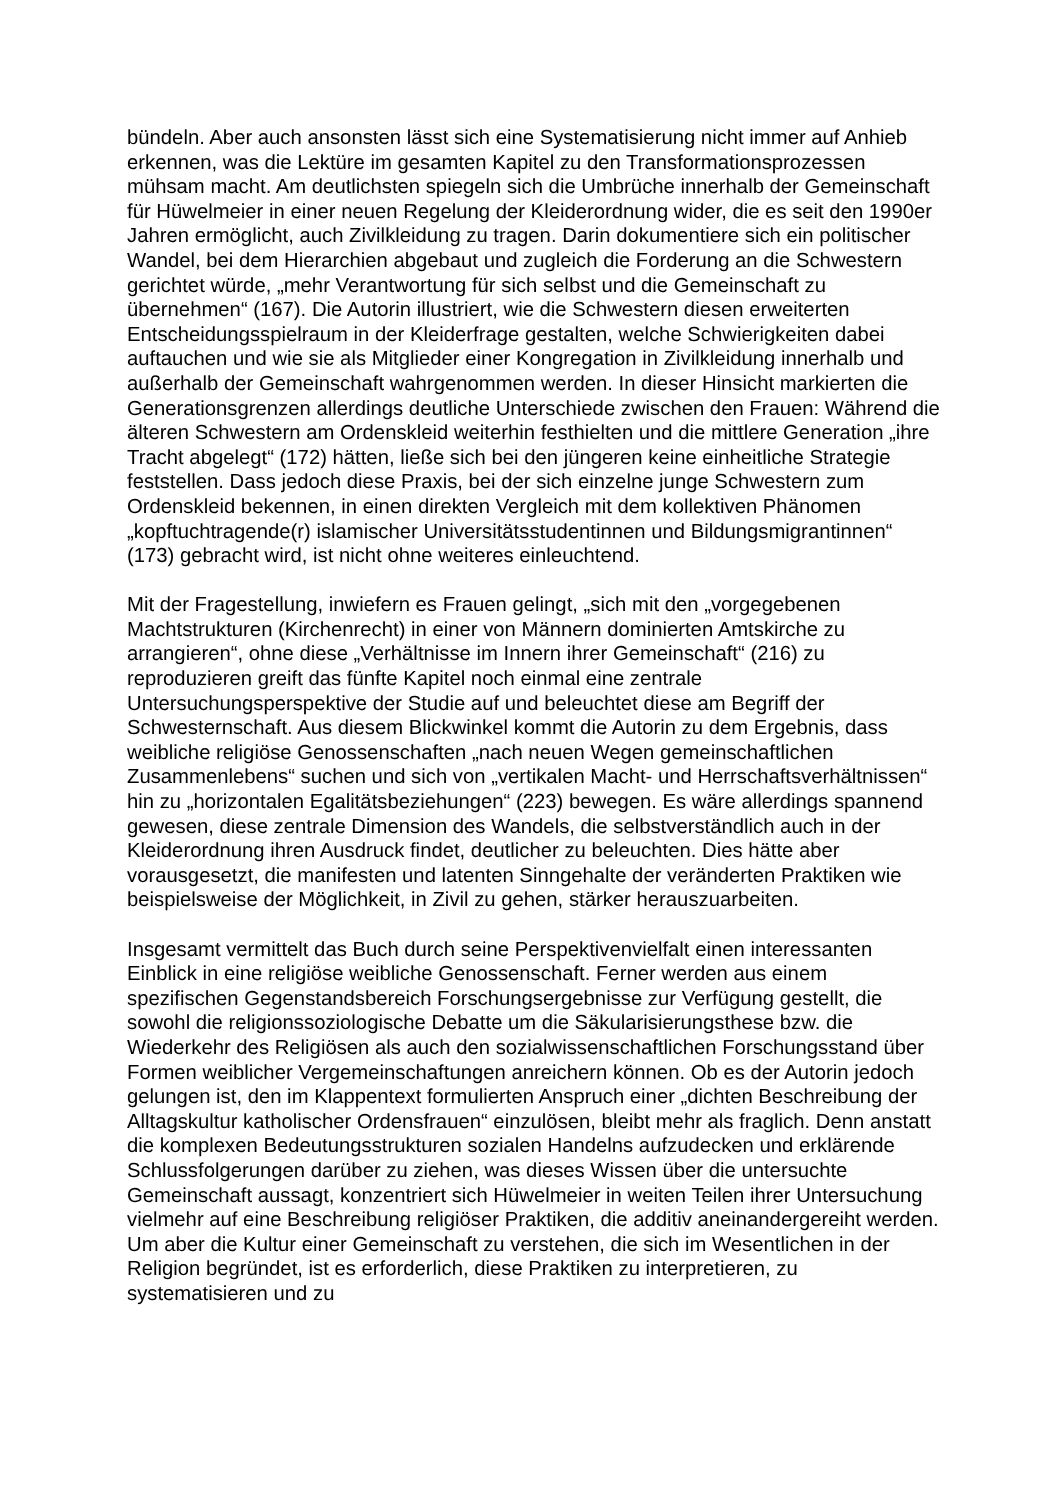bündeln. Aber auch ansonsten lässt sich eine Systematisierung nicht immer auf Anhieb erkennen, was die Lektüre im gesamten Kapitel zu den Transformationsprozessen mühsam macht. Am deutlichsten spiegeln sich die Umbrüche innerhalb der Gemeinschaft für Hüwelmeier in einer neuen Regelung der Kleiderordnung wider, die es seit den 1990er Jahren ermöglicht, auch Zivilkleidung zu tragen. Darin dokumentiere sich ein politischer Wandel, bei dem Hierarchien abgebaut und zugleich die Forderung an die Schwestern gerichtet würde, „mehr Verantwortung für sich selbst und die Gemeinschaft zu übernehmen“ (167). Die Autorin illustriert, wie die Schwestern diesen erweiterten Entscheidungsspielraum in der Kleiderfrage gestalten, welche Schwierigkeiten dabei auftauchen und wie sie als Mitglieder einer Kongregation in Zivilkleidung innerhalb und außerhalb der Gemeinschaft wahrgenommen werden. In dieser Hinsicht markierten die Generationsgrenzen allerdings deutliche Unterschiede zwischen den Frauen: Während die älteren Schwestern am Ordenskleid weiterhin festhielten und die mittlere Generation „ihre Tracht abgelegt“ (172) hätten, ließe sich bei den jüngeren keine einheitliche Strategie feststellen. Dass jedoch diese Praxis, bei der sich einzelne junge Schwestern zum Ordenskleid bekennen, in einen direkten Vergleich mit dem kollektiven Phänomen „kopftuchtragende(r) islamischer Universitätsstudentinnen und Bildungsmigrantinnen“ (173) gebracht wird, ist nicht ohne weiteres einleuchtend.
Mit der Fragestellung, inwiefern es Frauen gelingt, „sich mit den „vorgegebenen Machtstrukturen (Kirchenrecht) in einer von Männern dominierten Amtskirche zu arrangieren“, ohne diese „Verhältnisse im Innern ihrer Gemeinschaft“ (216) zu reproduzieren greift das fünfte Kapitel noch einmal eine zentrale Untersuchungsperspektive der Studie auf und beleuchtet diese am Begriff der Schwesternschaft. Aus diesem Blickwinkel kommt die Autorin zu dem Ergebnis, dass weibliche religiöse Genossenschaften „nach neuen Wegen gemeinschaftlichen Zusammenlebens“ suchen und sich von „vertikalen Macht- und Herrschaftsverhältnissen“ hin zu „horizontalen Egalitätsbeziehungen“ (223) bewegen. Es wäre allerdings spannend gewesen, diese zentrale Dimension des Wandels, die selbstverständlich auch in der Kleiderordnung ihren Ausdruck findet, deutlicher zu beleuchten. Dies hätte aber vorausgesetzt, die manifesten und latenten Sinngehalte der veränderten Praktiken wie beispielsweise der Möglichkeit, in Zivil zu gehen, stärker herauszuarbeiten.
Insgesamt vermittelt das Buch durch seine Perspektivenvielfalt einen interessanten Einblick in eine religiöse weibliche Genossenschaft. Ferner werden aus einem spezifischen Gegenstandsbereich Forschungsergebnisse zur Verfügung gestellt, die sowohl die religionssoziologische Debatte um die Säkularisierungsthese bzw. die Wiederkehr des Religiösen als auch den sozialwissenschaftlichen Forschungsstand über Formen weiblicher Vergemeinschaftungen anreichern können. Ob es der Autorin jedoch gelungen ist, den im Klappentext formulierten Anspruch einer „dichten Beschreibung der Alltagskultur katholischer Ordensfrauen“ einzulösen, bleibt mehr als fraglich. Denn anstatt die komplexen Bedeutungsstrukturen sozialen Handelns aufzudecken und erklärende Schlussfolgerungen darüber zu ziehen, was dieses Wissen über die untersuchte Gemeinschaft aussagt, konzentriert sich Hüwelmeier in weiten Teilen ihrer Untersuchung vielmehr auf eine Beschreibung religiöser Praktiken, die additiv aneinandergereiht werden. Um aber die Kultur einer Gemeinschaft zu verstehen, die sich im Wesentlichen in der Religion begründet, ist es erforderlich, diese Praktiken zu interpretieren, zu systematisieren und zu